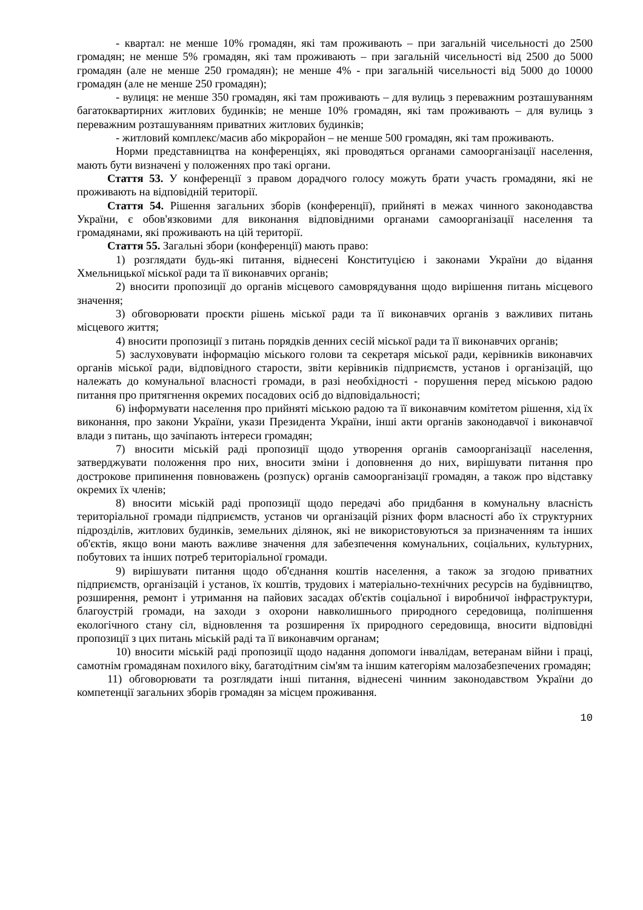- квартал: не менше 10% громадян, які там проживають – при загальній чисельності до 2500 громадян; не менше 5% громадян, які там проживають – при загальній чисельності від 2500 до 5000 громадян (але не менше 250 громадян); не менше 4% - при загальній чисельності від 5000 до 10000 громадян (але не менше 250 громадян);
- вулиця: не менше 350 громадян, які там проживають – для вулиць з переважним розташуванням багатоквартирних житлових будинків; не менше 10% громадян, які там проживають – для вулиць з переважним розташуванням приватних житлових будинків;
- житловий комплекс/масив або мікрорайон – не менше 500 громадян, які там проживають.
Норми представництва на конференціях, які проводяться органами самоорганізації населення, мають бути визначені у положеннях про такі органи.
Стаття 53. У конференції з правом дорадчого голосу можуть брати участь громадяни, які не проживають на відповідній території.
Стаття 54. Рішення загальних зборів (конференції), прийняті в межах чинного законодавства України, є обов'язковими для виконання відповідними органами самоорганізації населення та громадянами, які проживають на цій території.
Стаття 55. Загальні збори (конференції) мають право:
1) розглядати будь-які питання, віднесені Конституцією і законами України до відання Хмельницької міської ради та її виконавчих органів;
2) вносити пропозиції до органів місцевого самоврядування щодо вирішення питань місцевого значення;
3) обговорювати проєкти рішень міської ради та її виконавчих органів з важливих питань місцевого життя;
4) вносити пропозиції з питань порядків денних сесій міської ради та її виконавчих органів;
5) заслуховувати інформацію міського голови та секретаря міської ради, керівників виконавчих органів міської ради, відповідного старости, звіти керівників підприємств, установ і організацій, що належать до комунальної власності громади, в разі необхідності - порушення перед міською радою питання про притягнення окремих посадових осіб до відповідальності;
6) інформувати населення про прийняті міською радою та її виконавчим комітетом рішення, хід їх виконання, про закони України, укази Президента України, інші акти органів законодавчої і виконавчої влади з питань, що зачіпають інтереси громадян;
7) вносити міській раді пропозиції щодо утворення органів самоорганізації населення, затверджувати положення про них, вносити зміни і доповнення до них, вирішувати питання про дострокове припинення повноважень (розпуск) органів самоорганізації громадян, а також про відставку окремих їх членів;
8) вносити міській раді пропозиції щодо передачі або придбання в комунальну власність територіальної громади підприємств, установ чи організацій різних форм власності або їх структурних підрозділів, житлових будинків, земельних ділянок, які не використовуються за призначенням та інших об'єктів, якщо вони мають важливе значення для забезпечення комунальних, соціальних, культурних, побутових та інших потреб територіальної громади.
9) вирішувати питання щодо об'єднання коштів населення, а також за згодою приватних підприємств, організацій і установ, їх коштів, трудових і матеріально-технічних ресурсів на будівництво, розширення, ремонт і утримання на пайових засадах об'єктів соціальної і виробничої інфраструктури, благоустрій громади, на заходи з охорони навколишнього природного середовища, поліпшення екологічного стану сіл, відновлення та розширення їх природного середовища, вносити відповідні пропозиції з цих питань міській раді та її виконавчим органам;
10) вносити міській раді пропозиції щодо надання допомоги інвалідам, ветеранам війни і праці, самотнім громадянам похилого віку, багатодітним сім'ям та іншим категоріям малозабезпечених громадян;
11) обговорювати та розглядати інші питання, віднесені чинним законодавством України до компетенції загальних зборів громадян за місцем проживання.
10